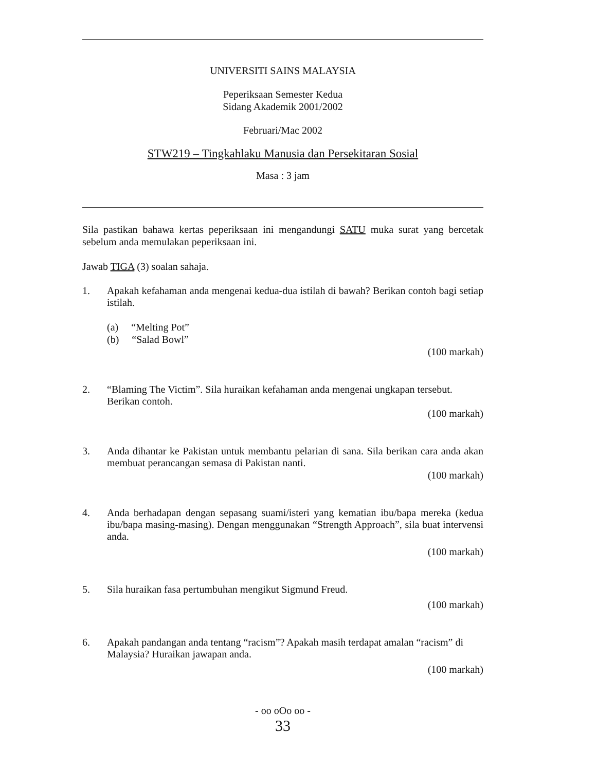UNIVERSITI SAINS MALAYSIA
Peperiksaan Semester Kedua
Sidang Akademik 2001/2002
Februari/Mac 2002
STW219 – Tingkahlaku Manusia dan Persekitaran Sosial
Masa : 3 jam
Sila pastikan bahawa kertas peperiksaan ini mengandungi SATU muka surat yang bercetak sebelum anda memulakan peperiksaan ini.
Jawab TIGA (3) soalan sahaja.
1. Apakah kefahaman anda mengenai kedua-dua istilah di bawah? Berikan contoh bagi setiap istilah.
(a) “Melting Pot”
(b) “Salad Bowl”
(100 markah)
2. “Blaming The Victim”. Sila huraikan kefahaman anda mengenai ungkapan tersebut. Berikan contoh.
(100 markah)
3. Anda dihantar ke Pakistan untuk membantu pelarian di sana. Sila berikan cara anda akan membuat perancangan semasa di Pakistan nanti.
(100 markah)
4. Anda berhadapan dengan sepasang suami/isteri yang kematian ibu/bapa mereka (kedua ibu/bapa masing-masing). Dengan menggunakan “Strength Approach”, sila buat intervensi anda.
(100 markah)
5. Sila huraikan fasa pertumbuhan mengikut Sigmund Freud.
(100 markah)
6. Apakah pandangan anda tentang “racism”? Apakah masih terdapat amalan “racism” di Malaysia? Huraikan jawapan anda.
(100 markah)
- oo oOo oo -
33